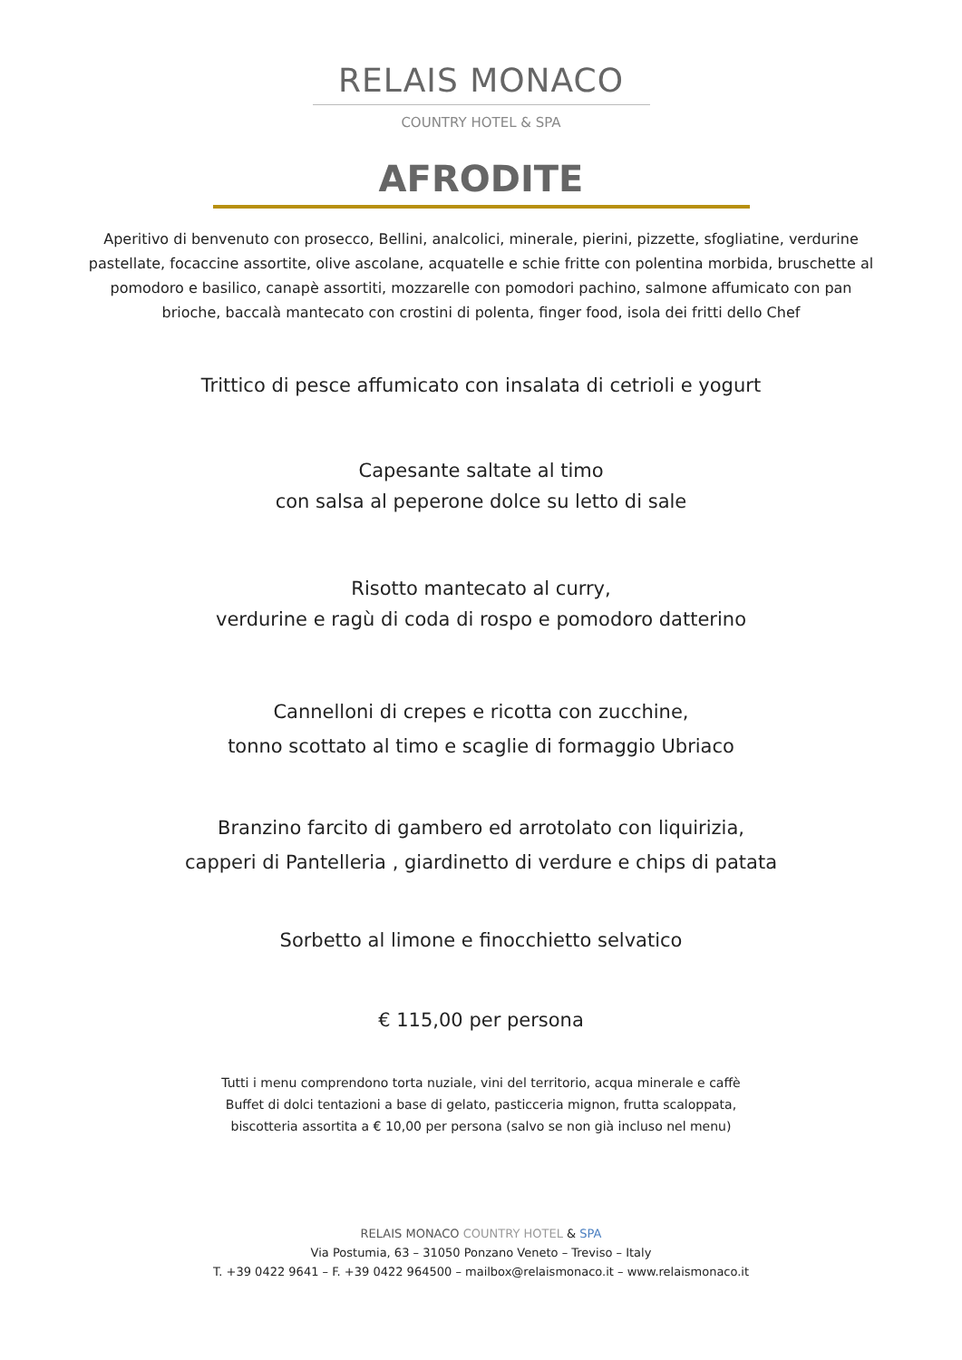RELAIS MONACO
COUNTRY HOTEL & SPA
AFRODITE
Aperitivo di benvenuto con prosecco, Bellini, analcolici, minerale, pierini, pizzette, sfogliatine, verdurine pastellate, focaccine assortite, olive ascolane, acquatelle e schie fritte con polentina morbida, bruschette al pomodoro e basilico, canapè assortiti, mozzarelle con pomodori pachino, salmone affumicato con pan brioche, baccalà mantecato con crostini di polenta, finger food, isola dei fritti dello Chef
Trittico di pesce affumicato con insalata di cetrioli e yogurt
Capesante saltate al timo
con salsa al peperone dolce su letto di sale
Risotto mantecato al curry,
verdurine e ragù di coda di rospo e pomodoro datterino
Cannelloni di crepes e ricotta con zucchine,
tonno scottato al timo e scaglie di formaggio Ubriaco
Branzino farcito di gambero ed arrotolato con liquirizia,
capperi di Pantelleria , giardinetto di verdure e chips di patata
Sorbetto al limone e finocchietto selvatico
€ 115,00 per persona
Tutti i menu comprendono torta nuziale, vini del territorio, acqua minerale e caffè
Buffet di dolci tentazioni a base di gelato, pasticceria mignon, frutta scaloppata,
biscotteria assortita a € 10,00 per persona (salvo se non già incluso nel menu)
RELAIS MONACO COUNTRY HOTEL & SPA
Via Postumia, 63 – 31050 Ponzano Veneto – Treviso – Italy
T. +39 0422 9641 – F. +39 0422 964500 – mailbox@relaismonaco.it – www.relaismonaco.it